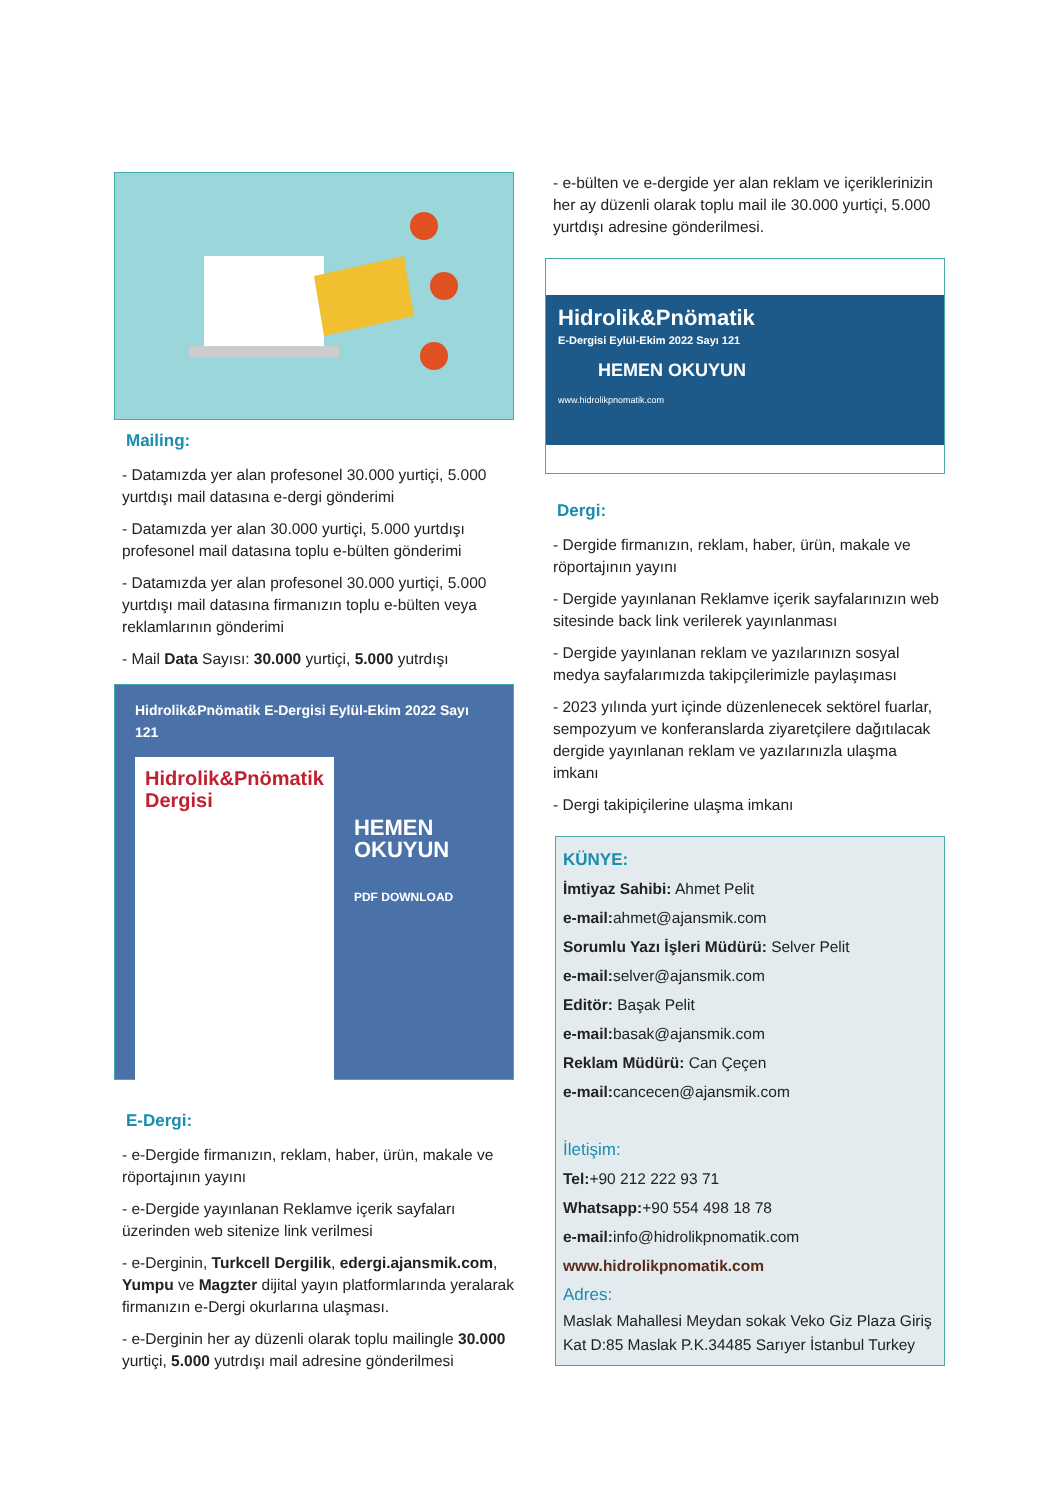Mailing:
- Datamızda yer alan profesonel 30.000 yurtiçi, 5.000 yurtdışı mail datasına e-dergi gönderimi
- Datamızda yer alan 30.000 yurtiçi, 5.000 yurtdışı profesonel mail datasına toplu e-bülten gönderimi
- Datamızda yer alan profesonel 30.000 yurtiçi, 5.000 yurtdışı mail datasına firmanızın toplu e-bülten veya reklamlarının gönderimi
- Mail Data Sayısı: 30.000 yurtiçi, 5.000 yutrdışı
Hidrolik&Pnömatik E-Dergisi Eylül-Ekim 2022 Sayı 121
Hidrolik&Pnömatik Dergisi
HEMEN OKUYUN
PDF DOWNLOAD
E-Dergi:
- e-Dergide firmanızın, reklam, haber, ürün, makale ve röportajının yayını
- e-Dergide yayınlanan Reklamve içerik sayfaları üzerinden web sitenize link verilmesi
- e-Derginin, Turkcell Dergilik, edergi.ajansmik.com, Yumpu ve Magzter dijital yayın platformlarında yeralarak firmanızın e-Dergi okurlarına ulaşması.
- e-Derginin her ay düzenli olarak toplu mailingle 30.000 yurtiçi, 5.000 yutrdışı mail adresine gönderilmesi
- e-bülten ve e-dergide yer alan reklam ve içeriklerinizin her ay düzenli olarak toplu mail ile 30.000 yurtiçi, 5.000 yurtdışı adresine gönderilmesi.
Hidrolik&Pnömatik
E-Dergisi Eylül-Ekim 2022 Sayı 121
HEMEN OKUYUN
www.hidrolikpnomatik.com
Dergi:
- Dergide firmanızın, reklam, haber, ürün, makale ve röportajının yayını
- Dergide yayınlanan Reklamve içerik sayfalarınızın web sitesinde back link verilerek yayınlanması
- Dergide yayınlanan reklam ve yazılarınızn sosyal medya sayfalarımızda takipçilerimizle paylaşıması
- 2023 yılında yurt içinde düzenlenecek sektörel fuarlar, sempozyum ve konferanslarda ziyaretçilere dağıtılacak dergide yayınlanan reklam ve yazılarınızla ulaşma imkanı
- Dergi takipiçilerine ulaşma imkanı
KÜNYE:
İmtiyaz Sahibi: Ahmet Pelit
e-mail: ahmet@ajansmik.com
Sorumlu Yazı İşleri Müdürü: Selver Pelit
e-mail: selver@ajansmik.com
Editör: Başak Pelit
e-mail: basak@ajansmik.com
Reklam Müdürü: Can Çeçen
e-mail: cancecen@ajansmik.com
İletişim:
Tel:+90 212 222 93 71
Whatsapp:+90 554 498 18 78
e-mail: info@hidrolikpnomatik.com
www.hidrolikpnomatik.com
Adres:
Maslak Mahallesi Meydan sokak Veko Giz Plaza Giriş Kat D:85 Maslak P.K.34485 Sarıyer İstanbul Turkey